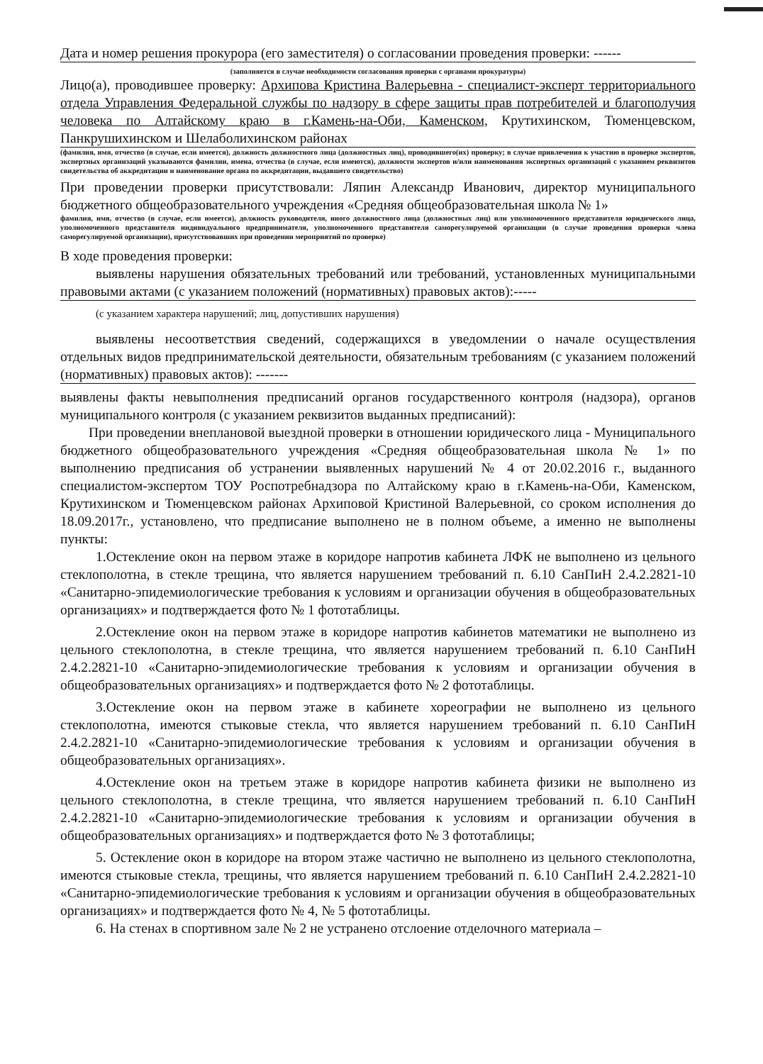Дата и номер решения прокурора (его заместителя) о согласовании проведения проверки: ------
(заполняется в случае необходимости согласования проверки с органами прокуратуры)
Лицо(а), проводившее проверку: Архипова Кристина Валерьевна - специалист-эксперт территориального отдела Управления Федеральной службы по надзору в сфере защиты прав потребителей и благополучия человека по Алтайскому краю в г.Камень-на-Оби, Каменском, Крутихинском, Тюменцевском, Панкрушихинском и Шелаболихинском районах
(фамилия, имя, отчество (в случае, если имеется), должность должностного лица (должностных лиц), проводившего(их) проверку; в случае привлечения к участию в проверке экспертов, экспертных организаций указываются фамилии, имена, отчества (в случае, если имеются), должности экспертов и/или наименования экспертных организаций с указанием реквизитов свидетельства об аккредитации и наименование органа по аккредитации, выдавшего свидетельство)
При проведении проверки присутствовали: Ляпин Александр Иванович, директор муниципального бюджетного общеобразовательного учреждения «Средняя общеобразовательная школа № 1»
фамилия, имя, отчество (в случае, если имеется), должность руководителя, иного должностного лица (должностных лиц) или уполномоченного представителя юридического лица, уполномоченного представителя индивидуального предпринимателя, уполномоченного представителя саморегулируемой организации (в случае проведения проверки члена саморегулируемой организации), присутствовавших при проведении мероприятий по проверке)
В ходе проведения проверки:
выявлены нарушения обязательных требований или требований, установленных муниципальными правовыми актами (с указанием положений (нормативных) правовых актов):-----
(с указанием характера нарушений; лиц, допустивших нарушения)
выявлены несоответствия сведений, содержащихся в уведомлении о начале осуществления отдельных видов предпринимательской деятельности, обязательным требованиям (с указанием положений (нормативных) правовых актов): -------
выявлены факты невыполнения предписаний органов государственного контроля (надзора), органов муниципального контроля (с указанием реквизитов выданных предписаний):
При проведении внеплановой выездной проверки в отношении юридического лица - Муниципального бюджетного общеобразовательного учреждения «Средняя общеобразовательная школа № 1» по выполнению предписания об устранении выявленных нарушений № 4 от 20.02.2016 г., выданного специалистом-экспертом ТОУ Роспотребнадзора по Алтайскому краю в г.Камень-на-Оби, Каменском, Крутихинском и Тюменцевском районах Архиповой Кристиной Валерьевной, со сроком исполнения до 18.09.2017г., установлено, что предписание выполнено не в полном объеме, а именно не выполнены пункты:
1.Остекление окон на первом этаже в коридоре напротив кабинета ЛФК не выполнено из цельного стеклополотна, в стекле трещина, что является нарушением требований п. 6.10 СанПиН 2.4.2.2821-10 «Санитарно-эпидемиологические требования к условиям и организации обучения в общеобразовательных организациях» и подтверждается фото № 1 фототаблицы.
2.Остекление окон на первом этаже в коридоре напротив кабинетов математики не выполнено из цельного стеклополотна, в стекле трещина, что является нарушением требований п. 6.10 СанПиН 2.4.2.2821-10 «Санитарно-эпидемиологические требования к условиям и организации обучения в общеобразовательных организациях» и подтверждается фото № 2 фототаблицы.
3.Остекление окон на первом этаже в кабинете хореографии не выполнено из цельного стеклополотна, имеются стыковые стекла, что является нарушением требований п. 6.10 СанПиН 2.4.2.2821-10 «Санитарно-эпидемиологические требования к условиям и организации обучения в общеобразовательных организациях».
4.Остекление окон на третьем этаже в коридоре напротив кабинета физики не выполнено из цельного стеклополотна, в стекле трещина, что является нарушением требований п. 6.10 СанПиН 2.4.2.2821-10 «Санитарно-эпидемиологические требования к условиям и организации обучения в общеобразовательных организациях» и подтверждается фото № 3 фототаблицы;
5. Остекление окон в коридоре на втором этаже частично не выполнено из цельного стеклополотна, имеются стыковые стекла, трещины, что является нарушением требований п. 6.10 СанПиН 2.4.2.2821-10 «Санитарно-эпидемиологические требования к условиям и организации обучения в общеобразовательных организациях» и подтверждается фото № 4, № 5 фототаблицы.
6. На стенах в спортивном зале № 2 не устранено отслоение отделочного материала –